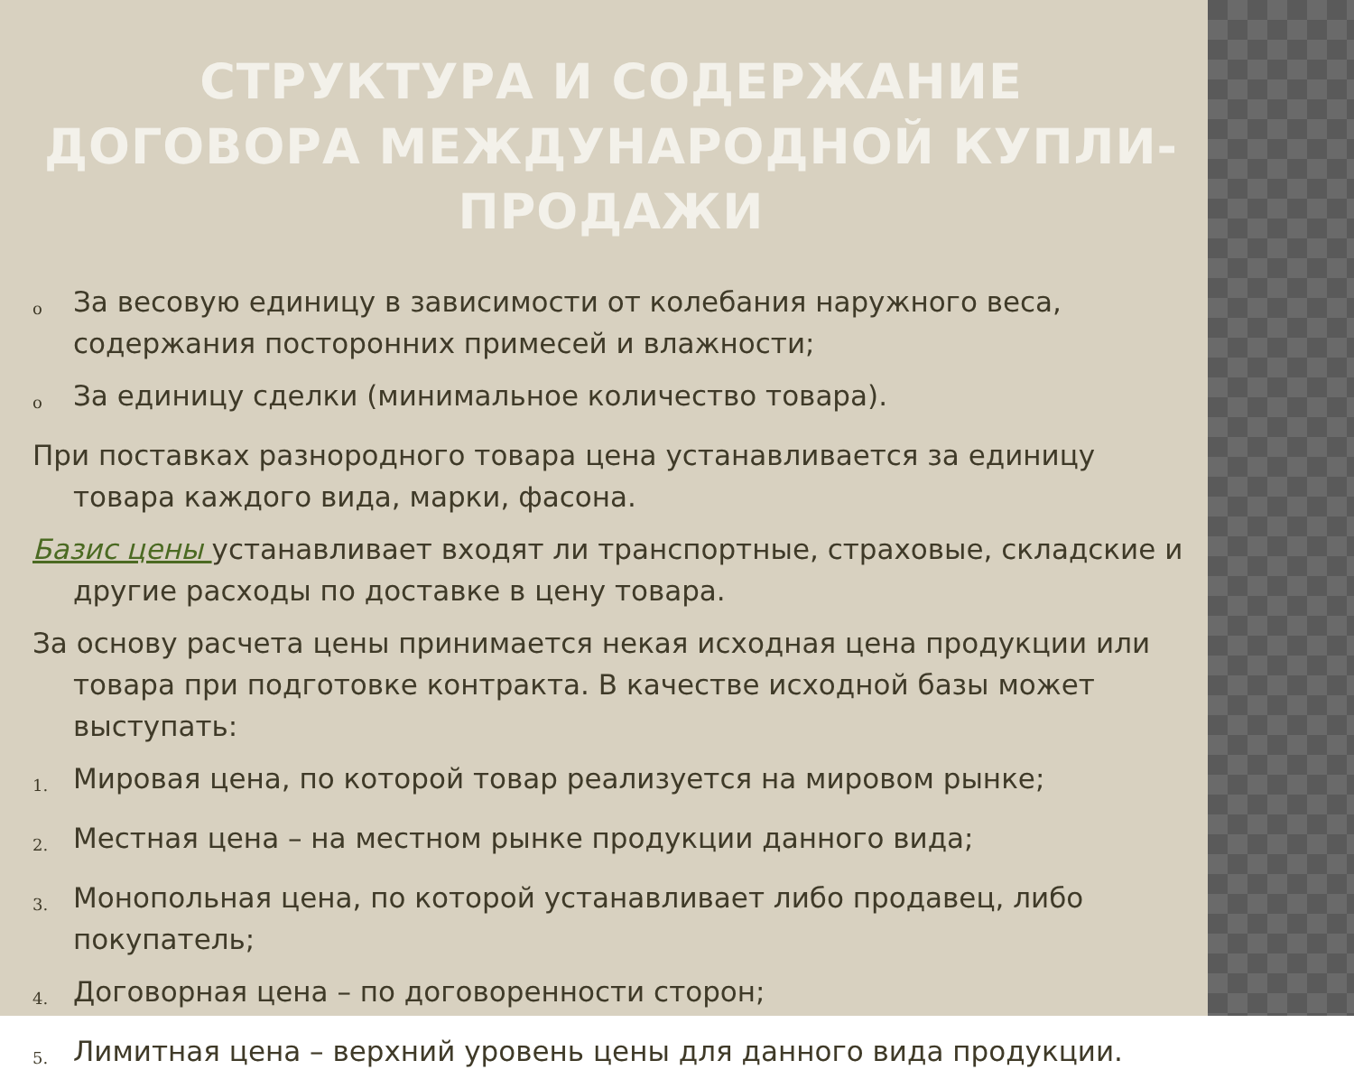СТРУКТУРА И СОДЕРЖАНИЕ ДОГОВОРА МЕЖДУНАРОДНОЙ КУПЛИ-ПРОДАЖИ
o За весовую единицу в зависимости от колебания наружного веса, содержания посторонних примесей и влажности;
o За единицу сделки (минимальное количество товара).
При поставках разнородного товара цена устанавливается за единицу товара каждого вида, марки, фасона.
Базис цены устанавливает входят ли транспортные, страховые, складские и другие расходы по доставке в цену товара.
За основу расчета цены принимается некая исходная цена продукции или товара при подготовке контракта. В качестве исходной базы может выступать:
1. Мировая цена, по которой товар реализуется на мировом рынке;
2. Местная цена – на местном рынке продукции данного вида;
3. Монопольная цена, по которой устанавливает либо продавец, либо покупатель;
4. Договорная цена – по договоренности сторон;
5. Лимитная цена – верхний уровень цены для данного вида продукции.